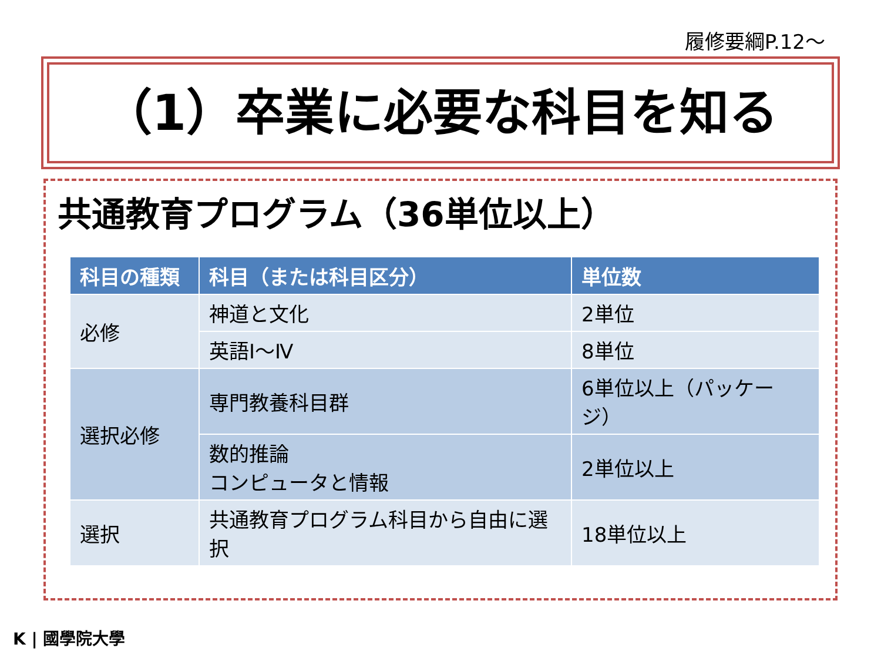履修要綱P.12～
（1）卒業に必要な科目を知る
共通教育プログラム（36単位以上）
| 科目の種類 | 科目（または科目区分） | 単位数 |
| --- | --- | --- |
| 必修 | 神道と文化 | 2単位 |
| | 英語Ⅰ～Ⅳ | 8単位 |
| 選択必修 | 専門教養科目群 | 6単位以上（パッケージ） |
| | 数的推論 コンピュータと情報 | 2単位以上 |
| 選択 | 共通教育プログラム科目から自由に選択 | 18単位以上 |
K | 國學院大學